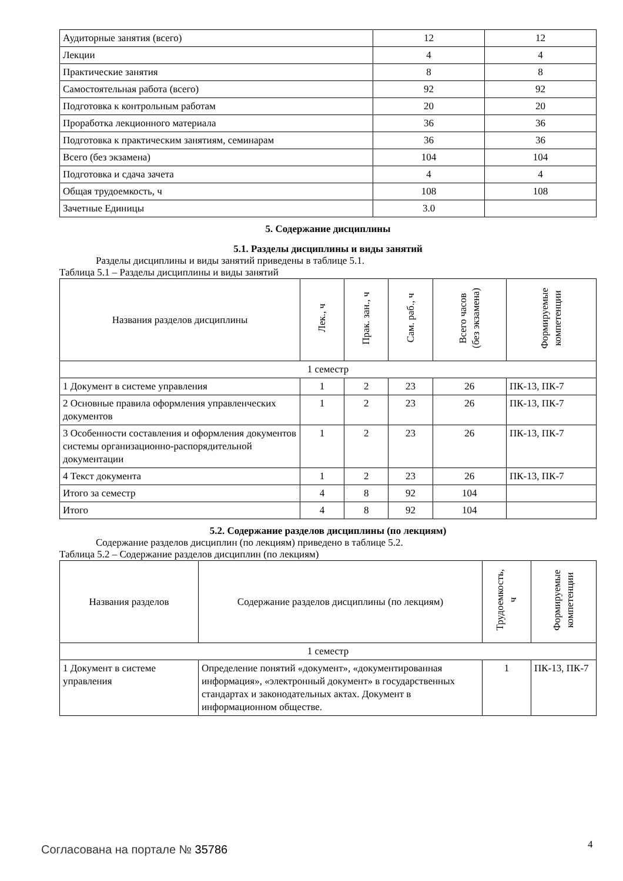| Аудиторные занятия (всего) | 12 | 12 |
| Лекции | 4 | 4 |
| Практические занятия | 8 | 8 |
| Самостоятельная работа (всего) | 92 | 92 |
| Подготовка к контрольным работам | 20 | 20 |
| Проработка лекционного материала | 36 | 36 |
| Подготовка к практическим занятиям, семинарам | 36 | 36 |
| Всего (без экзамена) | 104 | 104 |
| Подготовка и сдача зачета | 4 | 4 |
| Общая трудоемкость, ч | 108 | 108 |
| Зачетные Единицы | 3.0 | |
5. Содержание дисциплины
5.1. Разделы дисциплины и виды занятий
Разделы дисциплины и виды занятий приведены в таблице 5.1.
Таблица 5.1 – Разделы дисциплины и виды занятий
| Названия разделов дисциплины | Лек., ч | Прак. зан., ч | Сам. раб., ч | Всего часов (без экзамена) | Формируемые компетенции |
| --- | --- | --- | --- | --- | --- |
| 1 семестр | | | | | |
| 1 Документ в системе управления | 1 | 2 | 23 | 26 | ПК-13, ПК-7 |
| 2 Основные правила оформления управленческих документов | 1 | 2 | 23 | 26 | ПК-13, ПК-7 |
| 3 Особенности составления и оформления документов системы организационно-распорядительной документации | 1 | 2 | 23 | 26 | ПК-13, ПК-7 |
| 4 Текст документа | 1 | 2 | 23 | 26 | ПК-13, ПК-7 |
| Итого за семестр | 4 | 8 | 92 | 104 | |
| Итого | 4 | 8 | 92 | 104 | |
5.2. Содержание разделов дисциплины (по лекциям)
Содержание разделов дисциплин (по лекциям) приведено в таблице 5.2.
Таблица 5.2 – Содержание разделов дисциплин (по лекциям)
| Названия разделов | Содержание разделов дисциплины (по лекциям) | Трудоемкость, ч | Формируемые компетенции |
| --- | --- | --- | --- |
| 1 семестр | | | |
| 1 Документ в системе управления | Определение понятий «документ», «документированная информация», «электронный документ» в государственных стандартах и законодательных актах. Документ в информационном обществе. | 1 | ПК-13, ПК-7 |
Согласована на портале № 35786 4